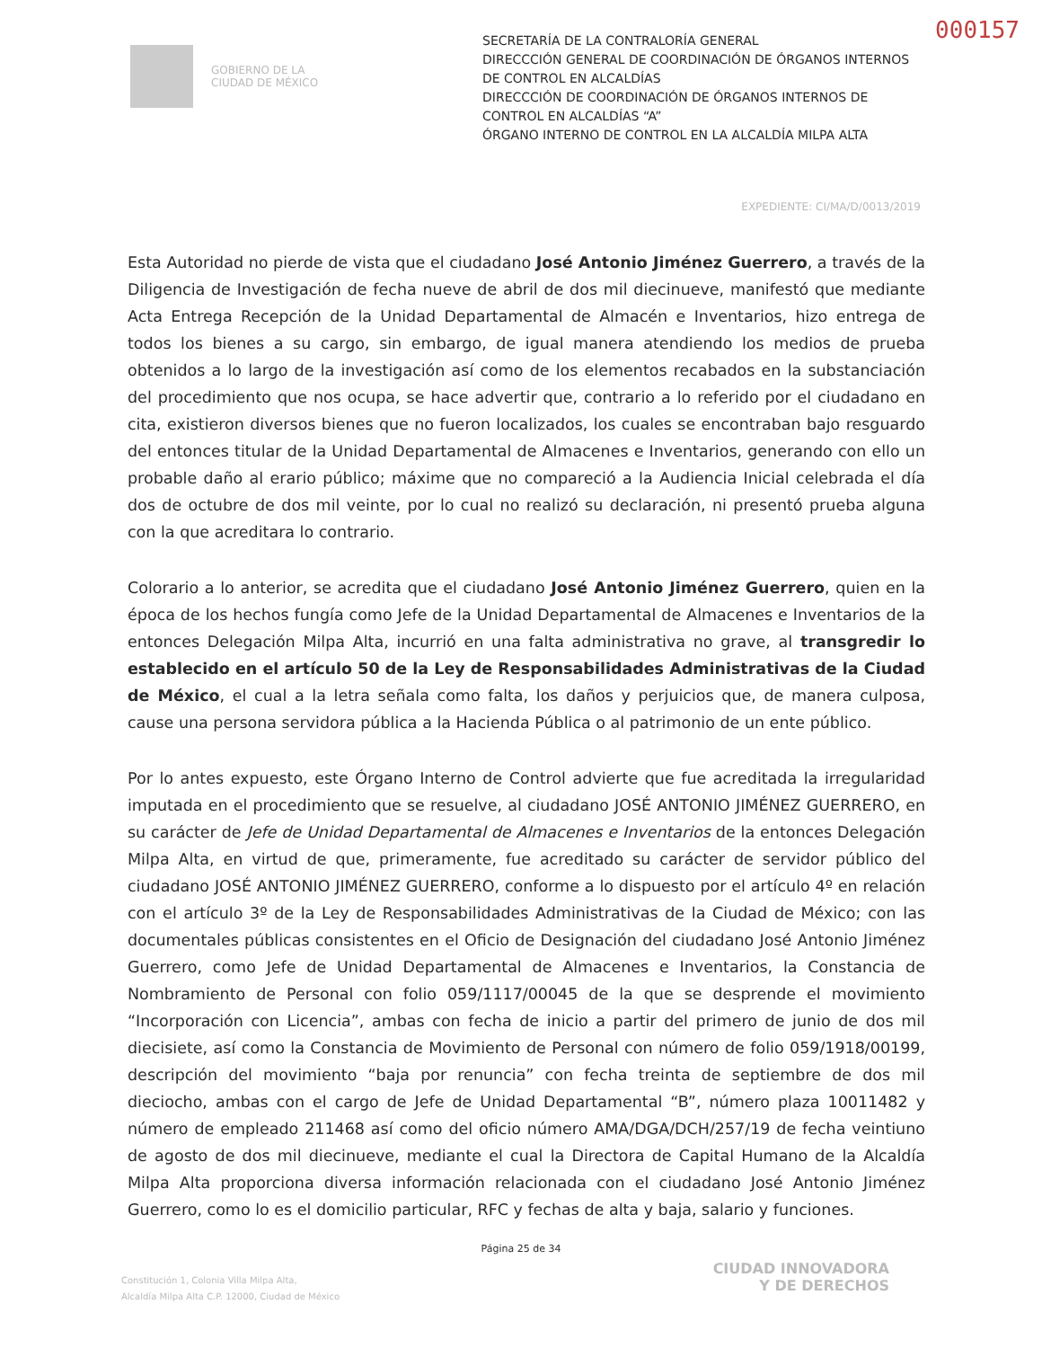000157
GOBIERNO DE LA
CIUDAD DE MÉXICO
SECRETARÍA DE LA CONTRALORÍA GENERAL
DIRECCCIÓN GENERAL DE COORDINACIÓN DE ÓRGANOS INTERNOS DE CONTROL EN ALCALDÍAS
DIRECCCIÓN DE COORDINACIÓN DE ÓRGANOS INTERNOS DE CONTROL EN ALCALDÍAS “A”
ÓRGANO INTERNO DE CONTROL EN LA ALCALDÍA MILPA ALTA
EXPEDIENTE: CI/MA/D/0013/2019
Esta Autoridad no pierde de vista que el ciudadano José Antonio Jiménez Guerrero, a través de la Diligencia de Investigación de fecha nueve de abril de dos mil diecinueve, manifestó que mediante Acta Entrega Recepción de la Unidad Departamental de Almacén e Inventarios, hizo entrega de todos los bienes a su cargo, sin embargo, de igual manera atendiendo los medios de prueba obtenidos a lo largo de la investigación así como de los elementos recabados en la substanciación del procedimiento que nos ocupa, se hace advertir que, contrario a lo referido por el ciudadano en cita, existieron diversos bienes que no fueron localizados, los cuales se encontraban bajo resguardo del entonces titular de la Unidad Departamental de Almacenes e Inventarios, generando con ello un probable daño al erario público; máxime que no compareció a la Audiencia Inicial celebrada el día dos de octubre de dos mil veinte, por lo cual no realizó su declaración, ni presentó prueba alguna con la que acreditara lo contrario.
Colorario a lo anterior, se acredita que el ciudadano José Antonio Jiménez Guerrero, quien en la época de los hechos fungía como Jefe de la Unidad Departamental de Almacenes e Inventarios de la entonces Delegación Milpa Alta, incurrió en una falta administrativa no grave, al transgredir lo establecido en el artículo 50 de la Ley de Responsabilidades Administrativas de la Ciudad de México, el cual a la letra señala como falta, los daños y perjuicios que, de manera culposa, cause una persona servidora pública a la Hacienda Pública o al patrimonio de un ente público.
Por lo antes expuesto, este Órgano Interno de Control advierte que fue acreditada la irregularidad imputada en el procedimiento que se resuelve, al ciudadano JOSÉ ANTONIO JIMÉNEZ GUERRERO, en su carácter de Jefe de Unidad Departamental de Almacenes e Inventarios de la entonces Delegación Milpa Alta, en virtud de que, primeramente, fue acreditado su carácter de servidor público del ciudadano JOSÉ ANTONIO JIMÉNEZ GUERRERO, conforme a lo dispuesto por el artículo 4º en relación con el artículo 3º de la Ley de Responsabilidades Administrativas de la Ciudad de México; con las documentales públicas consistentes en el Oficio de Designación del ciudadano José Antonio Jiménez Guerrero, como Jefe de Unidad Departamental de Almacenes e Inventarios, la Constancia de Nombramiento de Personal con folio 059/1117/00045 de la que se desprende el movimiento “Incorporación con Licencia”, ambas con fecha de inicio a partir del primero de junio de dos mil diecisiete, así como la Constancia de Movimiento de Personal con número de folio 059/1918/00199, descripción del movimiento “baja por renuncia” con fecha treinta de septiembre de dos mil dieciocho, ambas con el cargo de Jefe de Unidad Departamental “B”, número plaza 10011482 y número de empleado 211468 así como del oficio número AMA/DGA/DCH/257/19 de fecha veintiuno de agosto de dos mil diecinueve, mediante el cual la Directora de Capital Humano de la Alcaldía Milpa Alta proporciona diversa información relacionada con el ciudadano José Antonio Jiménez Guerrero, como lo es el domicilio particular, RFC y fechas de alta y baja, salario y funciones.
Página 25 de 34
Constitución 1, Colonia Villa Milpa Alta,
Alcaldía Milpa Alta C.P. 12000, Ciudad de México
CIUDAD INNOVADORA
Y DE DERECHOS